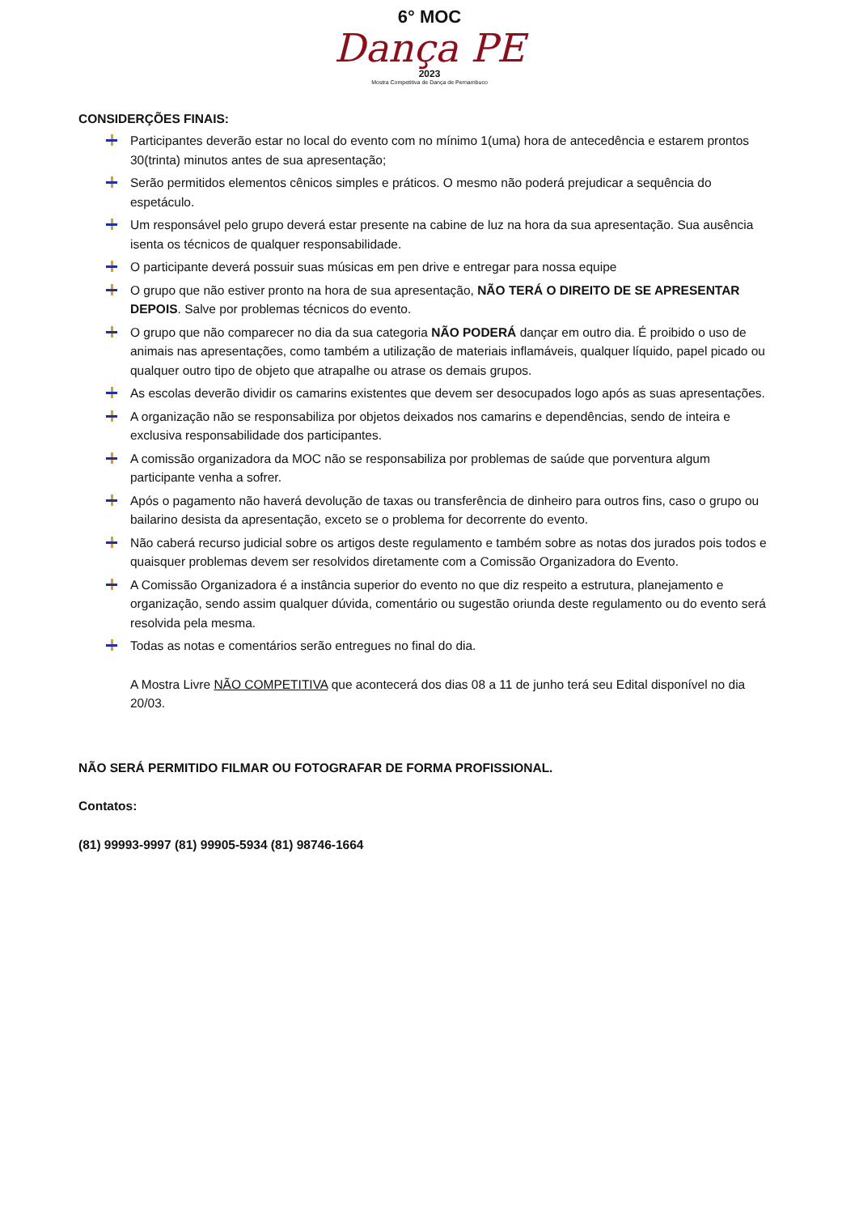6° MOC
Dança PE
2023
Mostra Competitiva de Dança de Pernambuco
CONSIDERÇÕES FINAIS:
Participantes deverão estar no local do evento com no mínimo 1(uma) hora de antecedência e estarem prontos 30(trinta) minutos antes de sua apresentação;
Serão permitidos elementos cênicos simples e práticos. O mesmo não poderá prejudicar a sequência do espetáculo.
Um responsável pelo grupo deverá estar presente na cabine de luz na hora da sua apresentação. Sua ausência isenta os técnicos de qualquer responsabilidade.
O participante deverá possuir suas músicas em pen drive e entregar para nossa equipe
O grupo que não estiver pronto na hora de sua apresentação, NÃO TERÁ O DIREITO DE SE APRESENTAR DEPOIS. Salve por problemas técnicos do evento.
O grupo que não comparecer no dia da sua categoria NÃO PODERÁ dançar em outro dia. É proibido o uso de animais nas apresentações, como também a utilização de materiais inflamáveis, qualquer líquido, papel picado ou qualquer outro tipo de objeto que atrapalhe ou atrase os demais grupos.
As escolas deverão dividir os camarins existentes que devem ser desocupados logo após as suas apresentações.
A organização não se responsabiliza por objetos deixados nos camarins e dependências, sendo de inteira e exclusiva responsabilidade dos participantes.
A comissão organizadora da MOC não se responsabiliza por problemas de saúde que porventura algum participante venha a sofrer.
Após o pagamento não haverá devolução de taxas ou transferência de dinheiro para outros fins, caso o grupo ou bailarino desista da apresentação, exceto se o problema for decorrente do evento.
Não caberá recurso judicial sobre os artigos deste regulamento e também sobre as notas dos jurados pois todos e quaisquer problemas devem ser resolvidos diretamente com a Comissão Organizadora do Evento.
A Comissão Organizadora é a instância superior do evento no que diz respeito a estrutura, planejamento e organização, sendo assim qualquer dúvida, comentário ou sugestão oriunda deste regulamento ou do evento será resolvida pela mesma.
Todas as notas e comentários serão entregues no final do dia.
A Mostra Livre NÃO COMPETITIVA que acontecerá dos dias 08 a 11 de junho terá seu Edital disponível no dia 20/03.
NÃO SERÁ PERMITIDO FILMAR OU FOTOGRAFAR DE FORMA PROFISSIONAL.
Contatos:
(81) 99993-9997 (81) 99905-5934 (81) 98746-1664